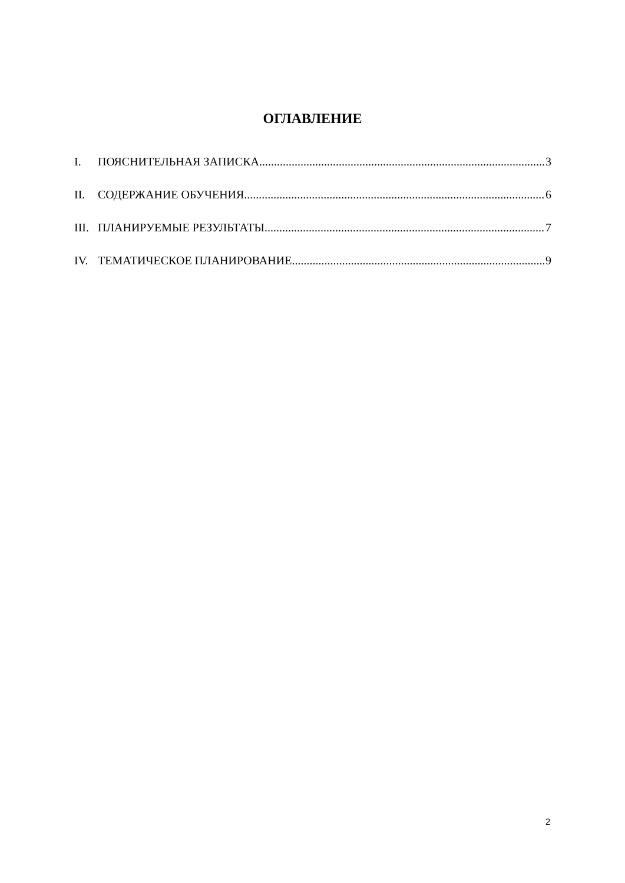ОГЛАВЛЕНИЕ
I. ПОЯСНИТЕЛЬНАЯ ЗАПИСКА 3
II. СОДЕРЖАНИЕ ОБУЧЕНИЯ 6
III. ПЛАНИРУЕМЫЕ РЕЗУЛЬТАТЫ 7
IV. ТЕМАТИЧЕСКОЕ ПЛАНИРОВАНИЕ 9
2